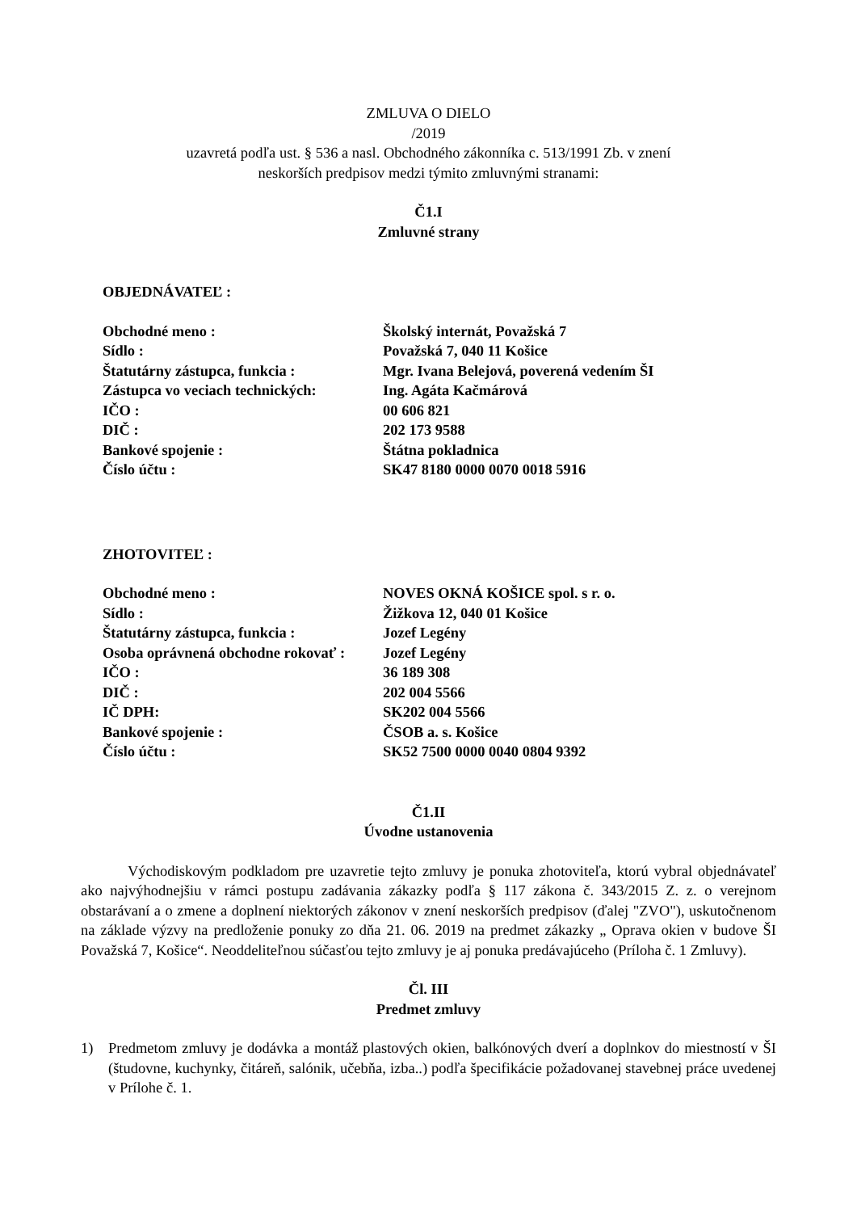ZMLUVA O DIELO
/2019
uzavretá podľa ust. § 536 a nasl. Obchodného zákonníka c. 513/1991 Zb. v znení
neskorších predpisov medzi týmito zmluvnými stranami:
Č1.I
Zmluvné strany
OBJEDNÁVATEĽ :
| Obchodné meno : | Školský internát, Považská 7 |
| Sídlo : | Považská 7, 040 11 Košice |
| Štatutárny zástupca, funkcia : | Mgr. Ivana Belejová, poverená vedením ŠI |
| Zástupca vo veciach technických: | Ing. Agáta Kačmárová |
| IČO : | 00 606 821 |
| DIČ : | 202 173 9588 |
| Bankové spojenie : | Štátna pokladnica |
| Číslo účtu : | SK47 8180 0000 0070 0018 5916 |
ZHOTOVITEĽ :
| Obchodné meno : | NOVES OKNÁ KOŠICE spol. s r. o. |
| Sídlo : | Žižkova 12, 040 01 Košice |
| Štatutárny zástupca, funkcia : | Jozef Legény |
| Osoba oprávnená obchodne rokovať : | Jozef Legény |
| IČO : | 36 189 308 |
| DIČ : | 202 004 5566 |
| IČ DPH: | SK202 004 5566 |
| Bankové spojenie : | ČSOB a. s. Košice |
| Číslo účtu : | SK52 7500 0000 0040 0804 9392 |
Č1.II
Úvodne ustanovenia
Východiskovým podkladom pre uzavretie tejto zmluvy je ponuka zhotoviteľa, ktorú vybral objednávateľ ako najvýhodnejšiu v rámci postupu zadávania zákazky podľa § 117 zákona č. 343/2015 Z. z. o verejnom obstarávaní a o zmene a doplnení niektorých zákonov v znení neskorších predpisov (ďalej "ZVO"), uskutočnenom na základe výzvy na predloženie ponuky zo dňa 21. 06. 2019 na predmet zákazky „ Oprava okien v budove ŠI Považská 7, Košice“. Neoddeliteľnou súčasťou tejto zmluvy je aj ponuka predávajúceho (Príloha č. 1 Zmluvy).
Čl. III
Predmet zmluvy
1) Predmetom zmluvy je dodávka a montáž plastových okien, balkónových dverí a doplnkov do miestností v ŠI (študovne, kuchynky, čitáreň, salónik, učebňa, izba..) podľa špecifikácie požadovanej stavebnej práce uvedenej v Prílohe č. 1.